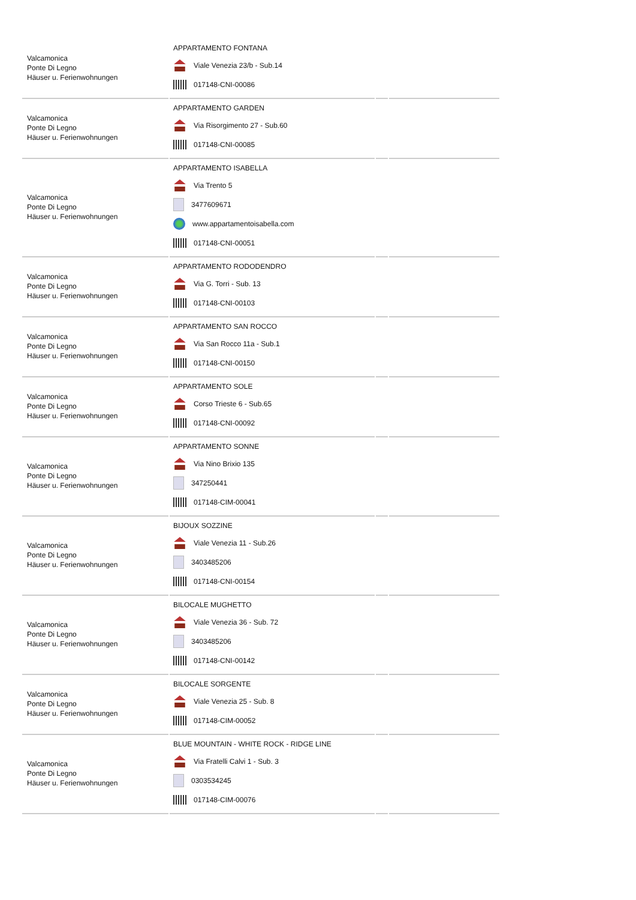| Valcamonica Ponte Di Legno Häuser u. Ferienwohnungen | APPARTAMENTO FONTANA Viale Venezia 23/b - Sub.14 017148-CNI-00086 | | |
| Valcamonica Ponte Di Legno Häuser u. Ferienwohnungen | APPARTAMENTO GARDEN Via Risorgimento 27 - Sub.60 017148-CNI-00085 | | |
| Valcamonica Ponte Di Legno Häuser u. Ferienwohnungen | APPARTAMENTO ISABELLA Via Trento 5 3477609671 www.appartamentoisabella.com 017148-CNI-00051 | | |
| Valcamonica Ponte Di Legno Häuser u. Ferienwohnungen | APPARTAMENTO RODODENDRO Via G. Torri - Sub. 13 017148-CNI-00103 | | |
| Valcamonica Ponte Di Legno Häuser u. Ferienwohnungen | APPARTAMENTO SAN ROCCO Via San Rocco 11a - Sub.1 017148-CNI-00150 | | |
| Valcamonica Ponte Di Legno Häuser u. Ferienwohnungen | APPARTAMENTO SOLE Corso Trieste 6 - Sub.65 017148-CNI-00092 | | |
| Valcamonica Ponte Di Legno Häuser u. Ferienwohnungen | APPARTAMENTO SONNE Via Nino Brixio 135 347250441 017148-CIM-00041 | | |
| Valcamonica Ponte Di Legno Häuser u. Ferienwohnungen | BIJOUX SOZZINE Viale Venezia 11 - Sub.26 3403485206 017148-CNI-00154 | | |
| Valcamonica Ponte Di Legno Häuser u. Ferienwohnungen | BILOCALE MUGHETTO Viale Venezia 36 - Sub. 72 3403485206 017148-CNI-00142 | | |
| Valcamonica Ponte Di Legno Häuser u. Ferienwohnungen | BILOCALE SORGENTE Viale Venezia 25 - Sub. 8 017148-CIM-00052 | | |
| Valcamonica Ponte Di Legno Häuser u. Ferienwohnungen | BLUE MOUNTAIN - WHITE ROCK - RIDGE LINE Via Fratelli Calvi 1 - Sub. 3 0303534245 017148-CIM-00076 | | |